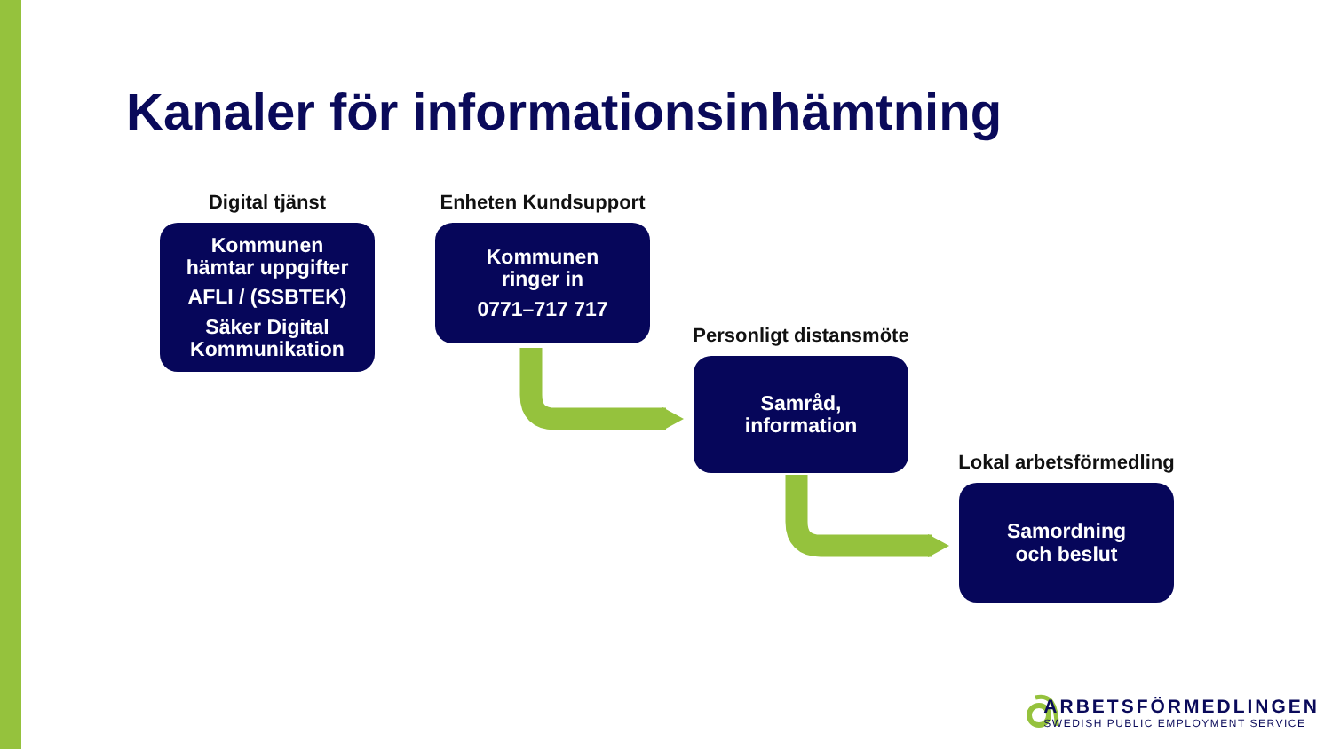Kanaler för informationsinhämtning
Digital tjänst
Kommunen
hämtar uppgifter
AFLI / (SSBTEK)
Säker Digital
Kommunikation
Enheten Kundsupport
Kommunen
ringer in
0771–717 717
Personligt distansmöte
Samråd,
information
Lokal arbetsförmedling
Samordning
och beslut
ARBETSFÖRMEDLINGEN
SWEDISH PUBLIC EMPLOYMENT SERVICE